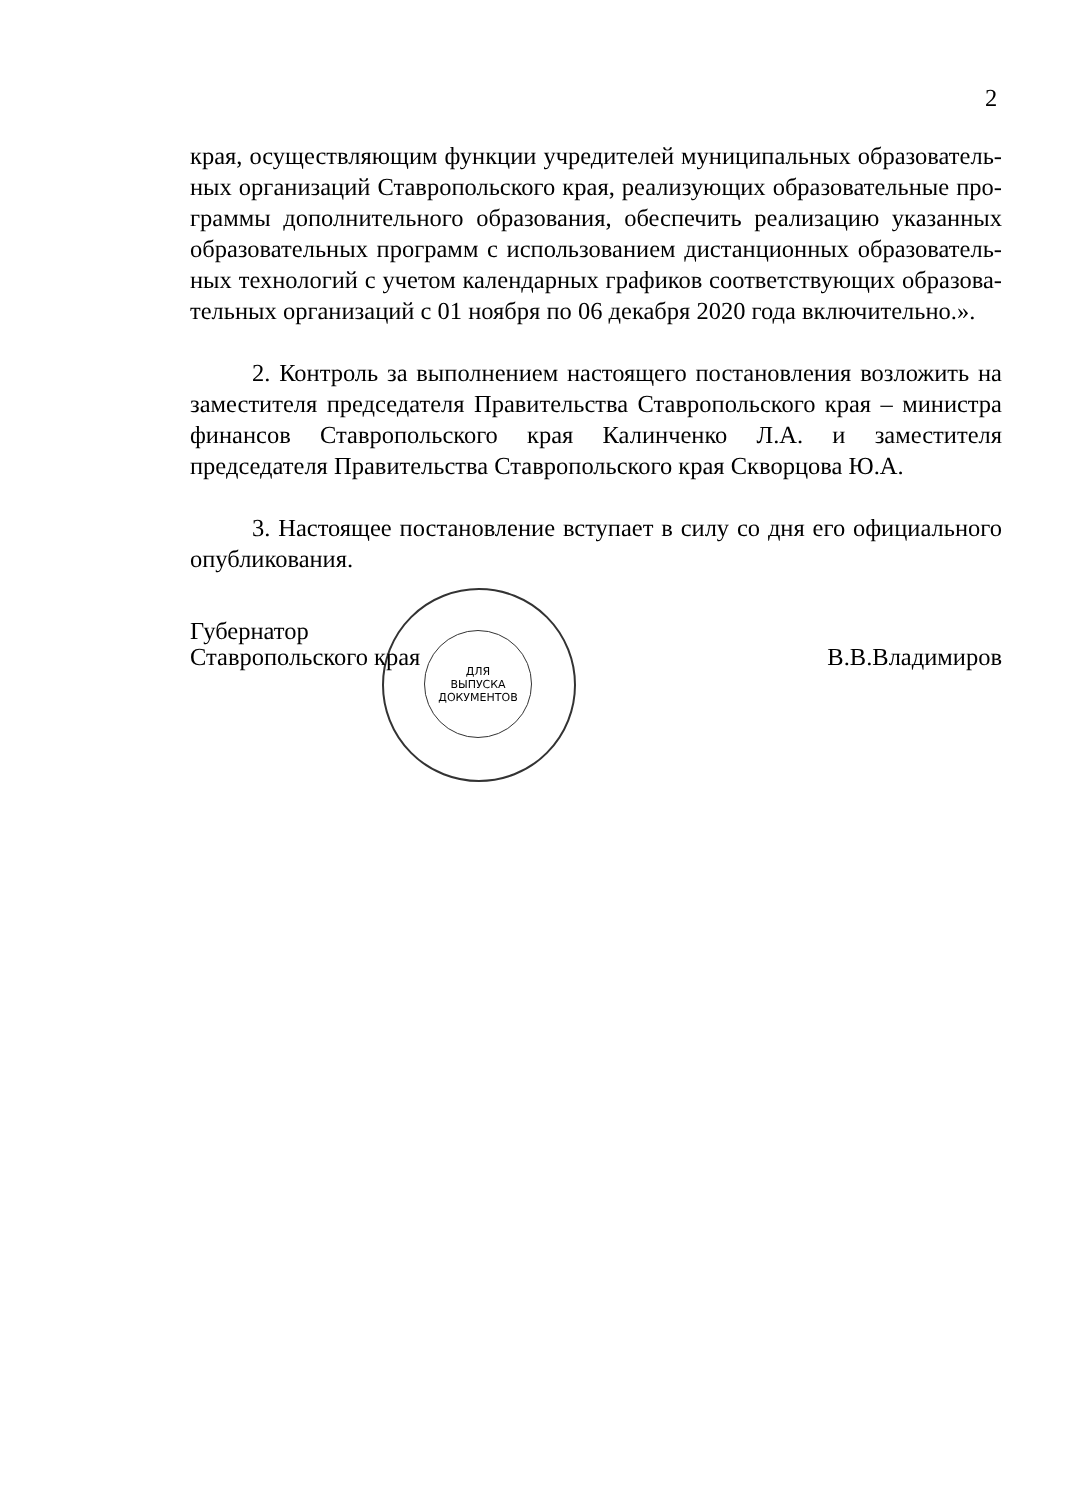2
края, осуществляющим функции учредителей муниципальных образователь­ных организаций Ставропольского края, реализующих образовательные про­граммы дополнительного образования, обеспечить реализацию указанных образовательных программ с использованием дистанционных образователь­ных технологий с учетом календарных графиков соответствующих образова­тельных организаций с 01 ноября по 06 декабря 2020 года включительно.».
2. Контроль за выполнением настоящего постановления возложить на заместителя председателя Правительства Ставропольского края – министра финансов Ставропольского края Калинченко Л.А. и заместителя председателя Правительства Ставропольского края Скворцова Ю.А.
3. Настоящее постановление вступает в силу со дня его официального опубликования.
ДЛЯ
ВЫПУСКА
ДОКУМЕНТОВ
Губернатор
Ставропольского края
В.В.Владимиров